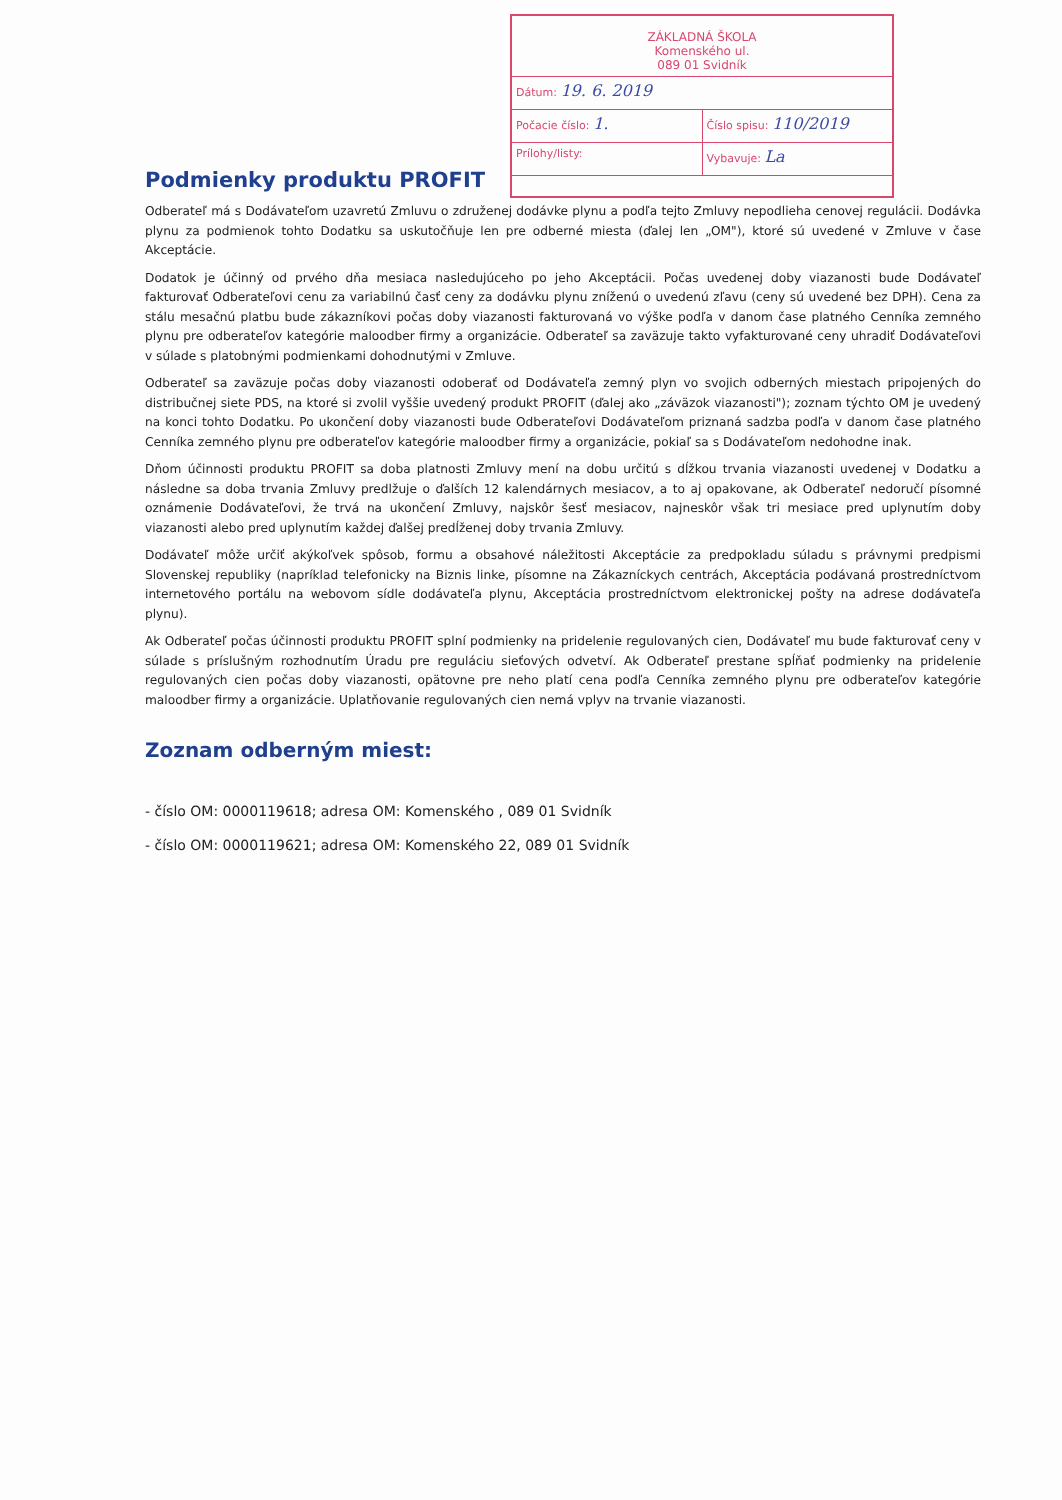ZÁKLADNÁ ŠKOLA
Komenského ul.
089 01 Svidník
Dátum: 19. 6. 2019
Počacie číslo: 1.
Číslo spisu: 110/2019
Prílohy/listy: Vybavuje: La
Podmienky produktu PROFIT
Odberateľ má s Dodávateľom uzavretú Zmluvu o združenej dodávke plynu a podľa tejto Zmluvy nepodlieha cenovej regulácii. Dodávka plynu za podmienok tohto Dodatku sa uskutočňuje len pre odberné miesta (ďalej len „OM"), ktoré sú uvedené v Zmluve v čase Akceptácie.
Dodatok je účinný od prvého dňa mesiaca nasledujúceho po jeho Akceptácii. Počas uvedenej doby viazanosti bude Dodávateľ fakturovať Odberateľovi cenu za variabilnú časť ceny za dodávku plynu zníženú o uvedenú zľavu (ceny sú uvedené bez DPH). Cena za stálu mesačnú platbu bude zákazníkovi počas doby viazanosti fakturovaná vo výške podľa v danom čase platného Cenníka zemného plynu pre odberateľov kategórie maloodber firmy a organizácie. Odberateľ sa zaväzuje takto vyfakturované ceny uhradiť Dodávateľovi v súlade s platobnými podmienkami dohodnutými v Zmluve.
Odberateľ sa zaväzuje počas doby viazanosti odoberať od Dodávateľa zemný plyn vo svojich odberných miestach pripojených do distribučnej siete PDS, na ktoré si zvolil vyššie uvedený produkt PROFIT (ďalej ako „záväzok viazanosti"); zoznam týchto OM je uvedený na konci tohto Dodatku. Po ukončení doby viazanosti bude Odberateľovi Dodávateľom priznaná sadzba podľa v danom čase platného Cenníka zemného plynu pre odberateľov kategórie maloodber firmy a organizácie, pokiaľ sa s Dodávateľom nedohodne inak.
Dňom účinnosti produktu PROFIT sa doba platnosti Zmluvy mení na dobu určitú s dĺžkou trvania viazanosti uvedenej v Dodatku a následne sa doba trvania Zmluvy predlžuje o ďalších 12 kalendárnych mesiacov, a to aj opakovane, ak Odberateľ nedoručí písomné oznámenie Dodávateľovi, že trvá na ukončení Zmluvy, najskôr šesť mesiacov, najneskôr však tri mesiace pred uplynutím doby viazanosti alebo pred uplynutím každej ďalšej predĺženej doby trvania Zmluvy.
Dodávateľ môže určiť akýkoľvek spôsob, formu a obsahové náležitosti Akceptácie za predpokladu súladu s právnymi predpismi Slovenskej republiky (napríklad telefonicky na Biznis linke, písomne na Zákazníckych centrách, Akceptácia podávaná prostredníctvom internetového portálu na webovom sídle dodávateľa plynu, Akceptácia prostredníctvom elektronickej pošty na adrese dodávateľa plynu).
Ak Odberateľ počas účinnosti produktu PROFIT splní podmienky na pridelenie regulovaných cien, Dodávateľ mu bude fakturovať ceny v súlade s príslušným rozhodnutím Úradu pre reguláciu sieťových odvetví. Ak Odberateľ prestane spĺňať podmienky na pridelenie regulovaných cien počas doby viazanosti, opätovne pre neho platí cena podľa Cenníka zemného plynu pre odberateľov kategórie maloodber firmy a organizácie. Uplatňovanie regulovaných cien nemá vplyv na trvanie viazanosti.
Zoznam odberným miest:
- číslo OM: 0000119618; adresa OM: Komenského , 089 01 Svidník
- číslo OM: 0000119621; adresa OM: Komenského 22, 089 01 Svidník